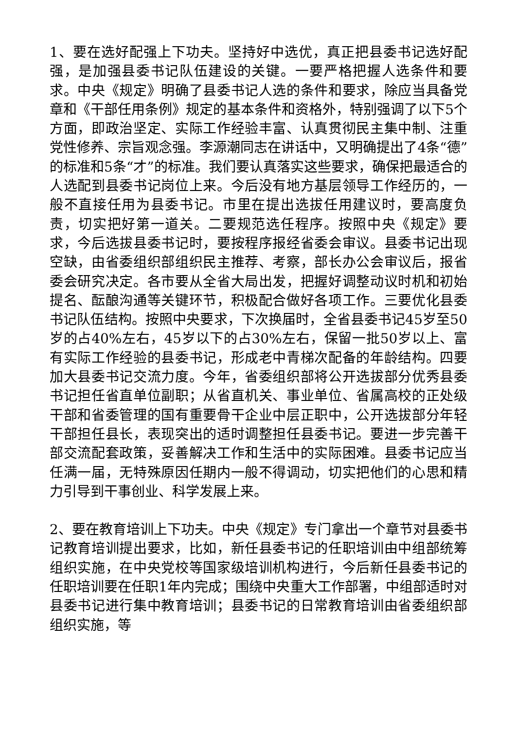1、要在选好配强上下功夫。坚持好中选优，真正把县委书记选好配强，是加强县委书记队伍建设的关键。一要严格把握人选条件和要求。中央《规定》明确了县委书记人选的条件和要求，除应当具备党章和《干部任用条例》规定的基本条件和资格外，特别强调了以下5个方面，即政治坚定、实际工作经验丰富、认真贯彻民主集中制、注重党性修养、宗旨观念强。李源潮同志在讲话中，又明确提出了4条“德”的标准和5条“才”的标准。我们要认真落实这些要求，确保把最适合的人选配到县委书记岗位上来。今后没有地方基层领导工作经历的，一般不直接任用为县委书记。市里在提出选拔任用建议时，要高度负责，切实把好第一道关。二要规范选任程序。按照中央《规定》要求，今后选拔县委书记时，要按程序报经省委会审议。县委书记出现空缺，由省委组织部组织民主推荐、考察，部长办公会审议后，报省委会研究决定。各市要从全省大局出发，把握好调整动议时机和初始提名、酝酿沟通等关键环节，积极配合做好各项工作。三要优化县委书记队伍结构。按照中央要求，下次换届时，全省县委书记45岁至50岁的占40%左右，45岁以下的占30%左右，保留一批50岁以上、富有实际工作经验的县委书记，形成老中青梯次配备的年龄结构。四要加大县委书记交流力度。今年，省委组织部将公开选拔部分优秀县委书记担任省直单位副职；从省直机关、事业单位、省属高校的正处级干部和省委管理的国有重要骨干企业中层正职中，公开选拔部分年轻干部担任县长，表现突出的适时调整担任县委书记。要进一步完善干部交流配套政策，妥善解决工作和生活中的实际困难。县委书记应当任满一届，无特殊原因任期内一般不得调动，切实把他们的心思和精力引导到干事创业、科学发展上来。
2、要在教育培训上下功夫。中央《规定》专门拿出一个章节对县委书记教育培训提出要求，比如，新任县委书记的任职培训由中组部统筹组织实施，在中央党校等国家级培训机构进行，今后新任县委书记的任职培训要在任职1年内完成；围绕中央重大工作部署，中组部适时对县委书记进行集中教育培训；县委书记的日常教育培训由省委组织部组织实施，等